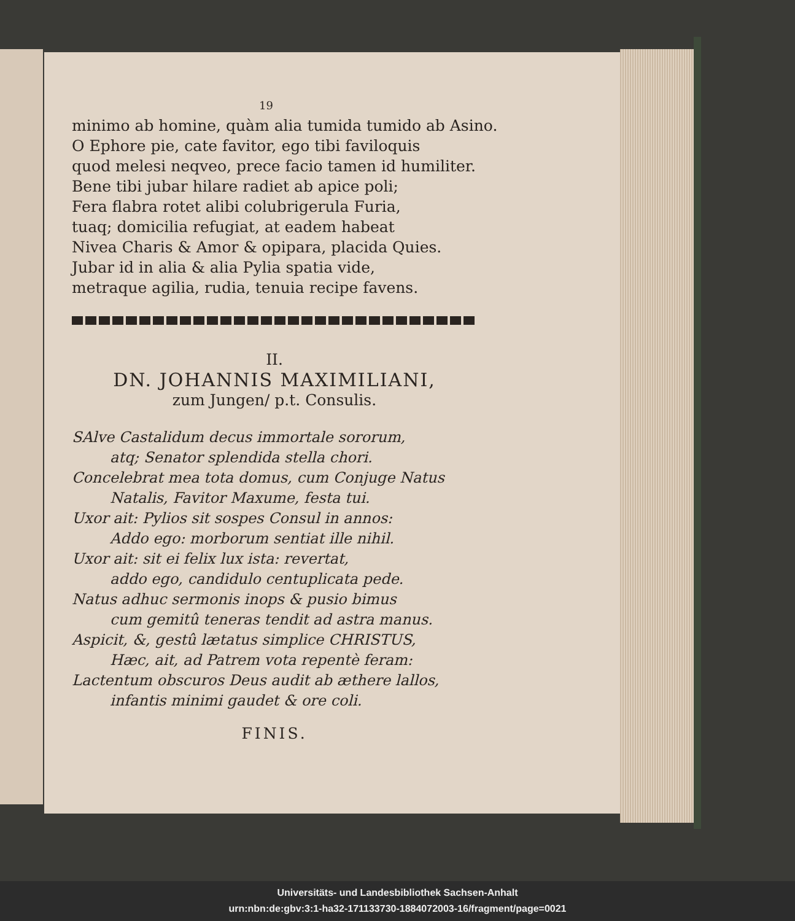19
minimo ab homine, quàm alia tumida tumido ab Asino.
O Ephore pie, cate favitor, ego tibi faviloquis
quod melesi neqveo, prece facio tamen id humiliter.
Bene tibi jubar hilare radiet ab apice poli;
Fera flabra rotet alibi colubrigerula Furia,
tuaq; domicilia refugiat, at eadem habeat
Nivea Charis & Amor & opipara, placida Quies.
Jubar id in alia & alia Pylia spatia vide,
metraque agilia, rudia, tenuia recipe favens.
II.
DN. JOHANNIS MAXIMILIANI,
zum Jungen/ p.t. Consulis.
SAlve Castalidum decus immortale sororum,
atq; Senator splendida stella chori.
Concelebrat mea tota domus, cum Conjuge Natus
Natalis, Favitor Maxume, festa tui.
Uxor ait: Pylios sit sospes Consul in annos:
Addo ego: morborum sentiat ille nihil.
Uxor ait: sit ei felix lux ista: revertat,
addo ego, candidulo centuplicata pede.
Natus adhuc sermonis inops & pusio bimus
cum gemitû teneras tendit ad astra manus.
Aspicit, &, gestû lætatus simplice CHRISTUS,
Hæc, ait, ad Patrem vota repentè feram:
Lactentum obscuros Deus audit ab æthere lallos,
infantis minimi gaudet & ore coli.
FINIS.
Universitäts- und Landesbibliothek Sachsen-Anhalt
urn:nbn:de:gbv:3:1-ha32-171133730-1884072003-16/fragment/page=0021